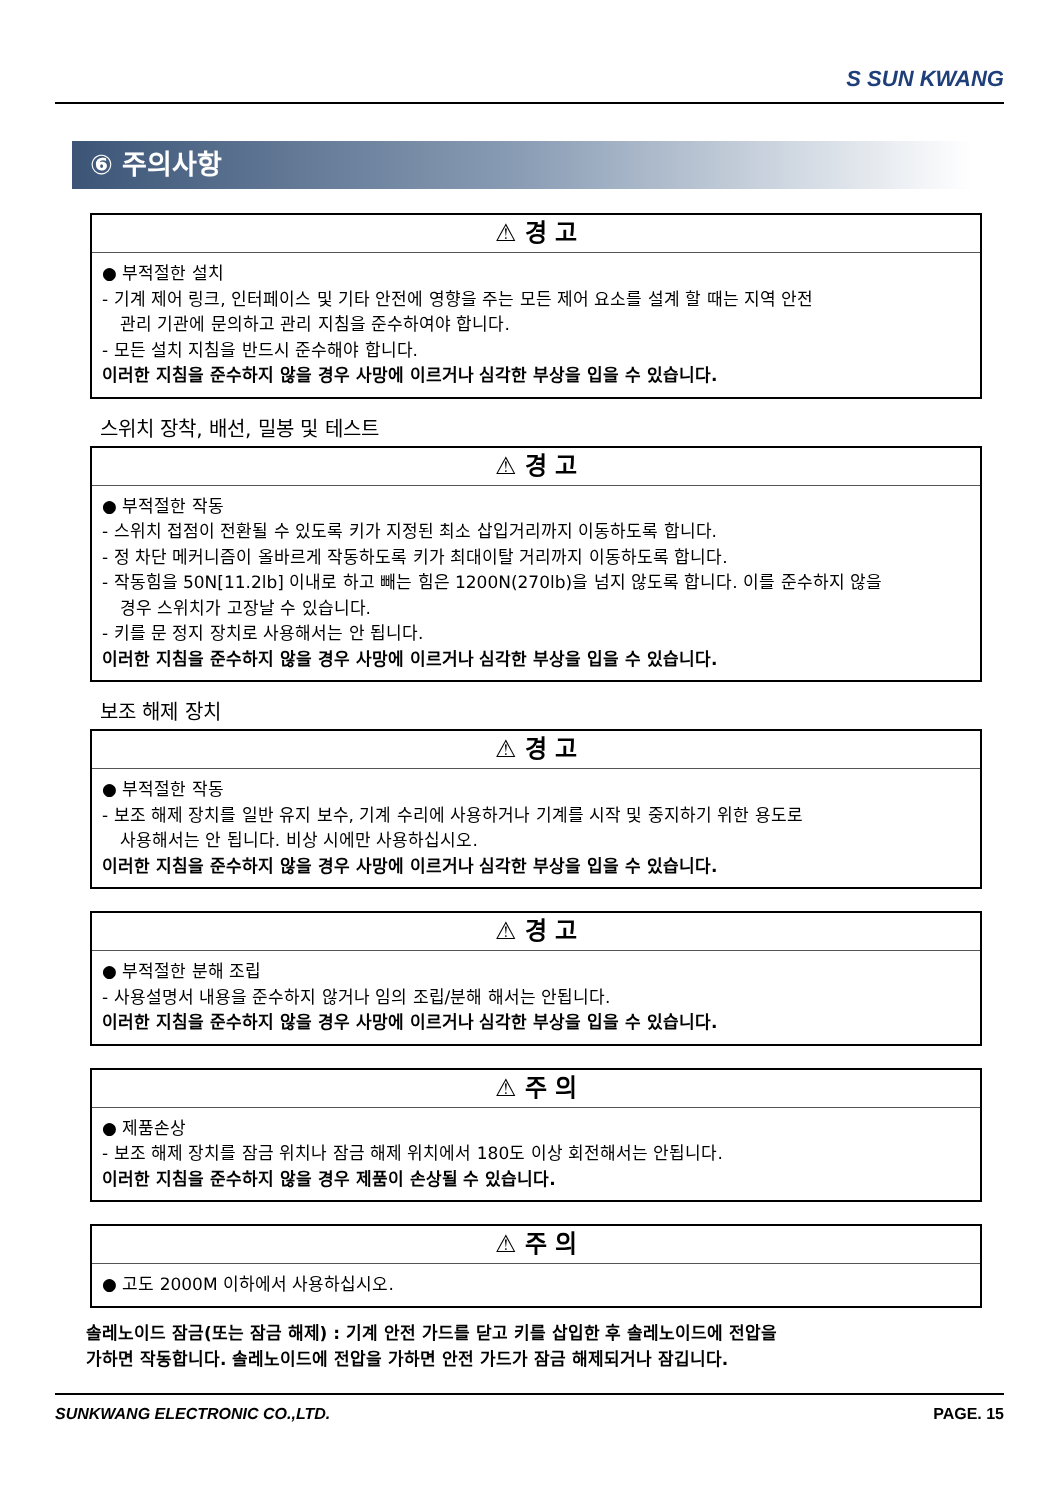S SUN KWANG
⑥ 주의사항
⚠ 경 고
● 부적절한 설치
- 기계 제어 링크, 인터페이스 및 기타 안전에 영향을 주는 모든 제어 요소를 설계 할 때는 지역 안전
관리 기관에 문의하고 관리 지침을 준수하여야 합니다.
- 모든 설치 지침을 반드시 준수해야 합니다.
이러한 지침을 준수하지 않을 경우 사망에 이르거나 심각한 부상을 입을 수 있습니다.
스위치 장착, 배선, 밀봉 및 테스트
⚠ 경 고
● 부적절한 작동
- 스위치 접점이 전환될 수 있도록 키가 지정된 최소 삽입거리까지 이동하도록 합니다.
- 정 차단 메커니즘이 올바르게 작동하도록 키가 최대이탈 거리까지 이동하도록 합니다.
- 작동힘을 50N[11.2lb] 이내로 하고 빼는 힘은 1200N(270lb)을 넘지 않도록 합니다. 이를 준수하지 않을
경우 스위치가 고장날 수 있습니다.
- 키를 문 정지 장치로 사용해서는 안 됩니다.
이러한 지침을 준수하지 않을 경우 사망에 이르거나 심각한 부상을 입을 수 있습니다.
보조 해제 장치
⚠ 경 고
● 부적절한 작동
- 보조 해제 장치를 일반 유지 보수, 기계 수리에 사용하거나 기계를 시작 및 중지하기 위한 용도로
사용해서는 안 됩니다. 비상 시에만 사용하십시오.
이러한 지침을 준수하지 않을 경우 사망에 이르거나 심각한 부상을 입을 수 있습니다.
⚠ 경 고
● 부적절한 분해 조립
- 사용설명서 내용을 준수하지 않거나 임의 조립/분해 해서는 안됩니다.
이러한 지침을 준수하지 않을 경우 사망에 이르거나 심각한 부상을 입을 수 있습니다.
⚠ 주 의
● 제품손상
- 보조 해제 장치를 잠금 위치나 잠금 해제 위치에서 180도 이상 회전해서는 안됩니다.
이러한 지침을 준수하지 않을 경우 제품이 손상될 수 있습니다.
⚠ 주 의
● 고도 2000M 이하에서 사용하십시오.
솔레노이드 잠금(또는 잠금 해제) : 기계 안전 가드를 닫고 키를 삽입한 후 솔레노이드에 전압을
가하면 작동합니다. 솔레노이드에 전압을 가하면 안전 가드가 잠금 해제되거나 잠깁니다.
SUNKWANG ELECTRONIC CO.,LTD. PAGE. 15